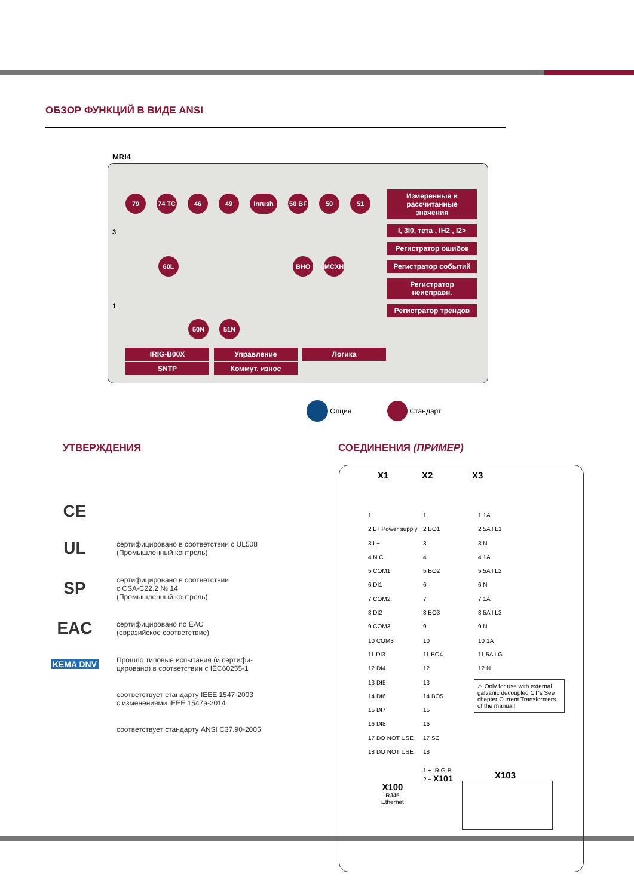ОБЗОР ФУНКЦИЙ В ВИДЕ ANSI
MRI4
79 74 TC 46 49 Inrush 50 BF 50 51
60L BHO MCXH
3
1
50N 51N
Измеренные и рассчитанные значения
I, 3I0, тета , IH2 , I2>
Регистратор ошибок
Регистратор событий
Регистратор неисправн.
Регистратор трендов
IRIG-B00X
Управление
Логика
SNTP
Коммут. износ
Опция Стандарт
УТВЕРЖДЕНИЯ СОЕДИНЕНИЯ (ПРИМЕР)
CE
UL
сертифицировано в соответствии с UL508
(Промышленный контроль)
SP
сертифицировано в соответствии
с CSA-C22.2 № 14
(Промышленный контроль)
EAC
сертифицировано по EAC
(евразийское соответствие)
KEMA DNV
Прошло типовые испытания (и сертифи-
цировано) в соответствии с IEC60255-1
соответствует стандарту IEEE 1547-2003
с изменениями IEEE 1547a-2014
соответствует стандарту ANSI C37.90-2005
X1 X2 X3
1
2 L+ Power supply
3 L−
4 N.C.
5 COM1
6 DI1
7 COM2
8 DI2
9 COM3
10 COM3
11 DI3
12 DI4
13 DI5
14 DI6
15 DI7
16 DI8
17 DO NOT USE
18 DO NOT USE
1
2 BO1
3
4
5 BO2
6
7
8 BO3
9
10
11 BO4
12
13
14 BO5
15
16
17 SC
18
1 1A
2 5A I L1
3 N
4 1A
5 5A I L2
6 N
7 1A
8 5A I L3
9 N
10 1A
11 5A I G
12 N
⚠ Only for use with external galvanic decoupled CT's See chapter Current Transformers of the manual!
1 + IRIG-B
2 − X101
X100
RJ45
Ethernet
X103